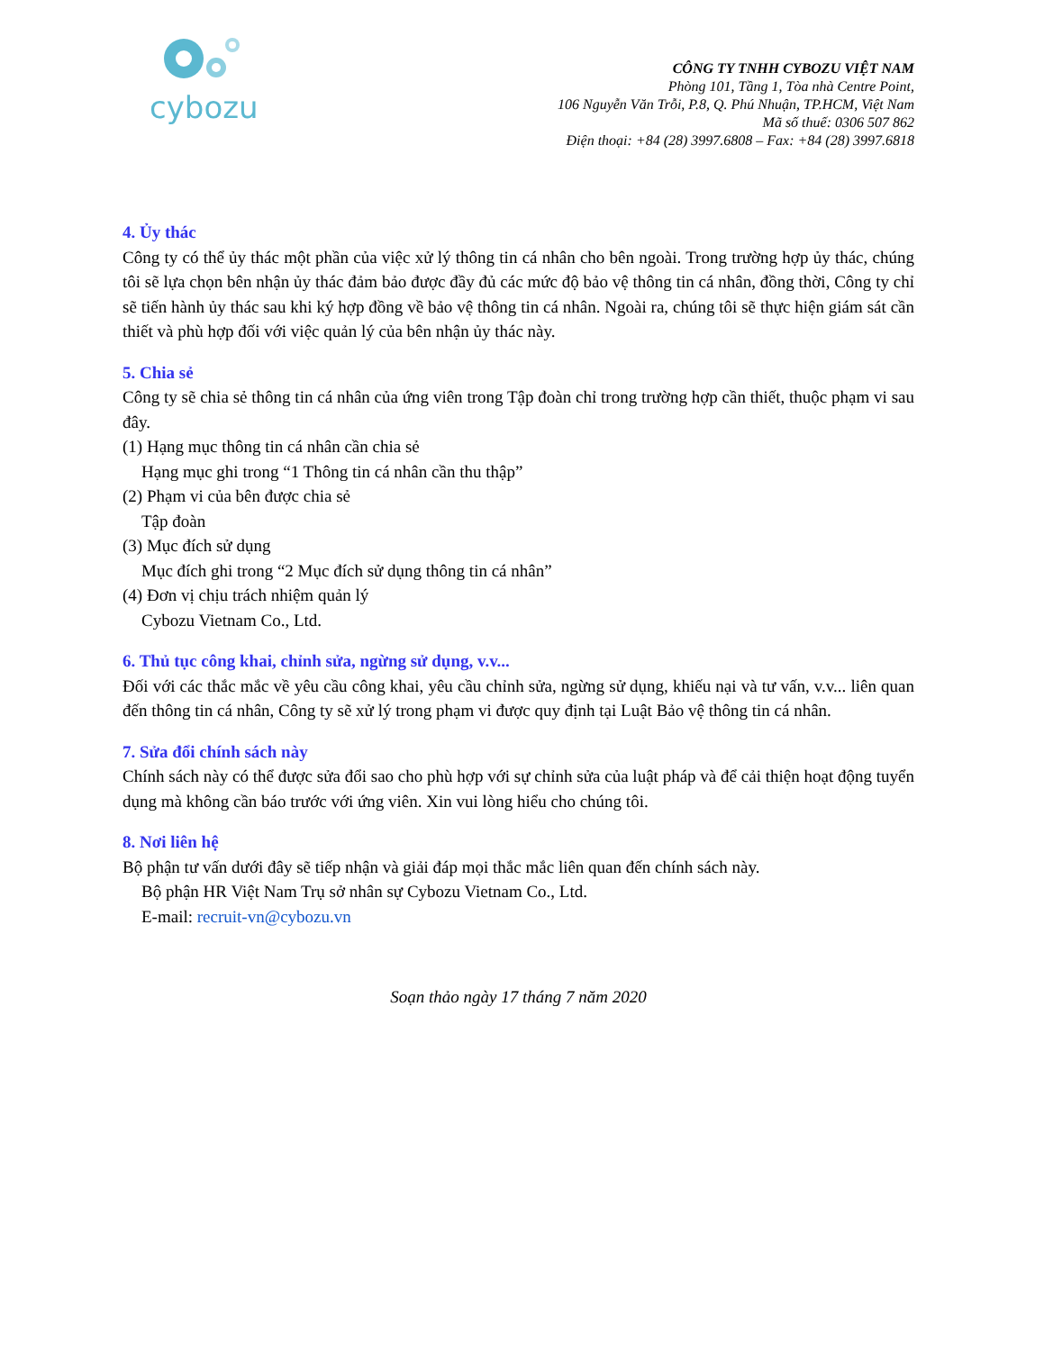cybozu
CÔNG TY TNHH CYBOZU VIỆT NAM
Phòng 101, Tầng 1, Tòa nhà Centre Point,
106 Nguyễn Văn Trỗi, P.8, Q. Phú Nhuận, TP.HCM, Việt Nam
Mã số thuế: 0306 507 862
Điện thoại: +84 (28) 3997.6808 – Fax: +84 (28) 3997.6818
4. Ủy thác
Công ty có thể ủy thác một phần của việc xử lý thông tin cá nhân cho bên ngoài. Trong trường hợp ủy thác, chúng tôi sẽ lựa chọn bên nhận ủy thác đảm bảo được đầy đủ các mức độ bảo vệ thông tin cá nhân, đồng thời, Công ty chỉ sẽ tiến hành ủy thác sau khi ký hợp đồng về bảo vệ thông tin cá nhân. Ngoài ra, chúng tôi sẽ thực hiện giám sát cần thiết và phù hợp đối với việc quản lý của bên nhận ủy thác này.
5. Chia sẻ
Công ty sẽ chia sẻ thông tin cá nhân của ứng viên trong Tập đoàn chỉ trong trường hợp cần thiết, thuộc phạm vi sau đây.
(1) Hạng mục thông tin cá nhân cần chia sẻ
Hạng mục ghi trong “1 Thông tin cá nhân cần thu thập”
(2) Phạm vi của bên được chia sẻ
Tập đoàn
(3) Mục đích sử dụng
Mục đích ghi trong “2 Mục đích sử dụng thông tin cá nhân”
(4) Đơn vị chịu trách nhiệm quản lý
Cybozu Vietnam Co., Ltd.
6. Thủ tục công khai, chỉnh sửa, ngừng sử dụng, v.v...
Đối với các thắc mắc về yêu cầu công khai, yêu cầu chỉnh sửa, ngừng sử dụng, khiếu nại và tư vấn, v.v... liên quan đến thông tin cá nhân, Công ty sẽ xử lý trong phạm vi được quy định tại Luật Bảo vệ thông tin cá nhân.
7. Sửa đổi chính sách này
Chính sách này có thể được sửa đổi sao cho phù hợp với sự chỉnh sửa của luật pháp và để cải thiện hoạt động tuyển dụng mà không cần báo trước với ứng viên. Xin vui lòng hiểu cho chúng tôi.
8. Nơi liên hệ
Bộ phận tư vấn dưới đây sẽ tiếp nhận và giải đáp mọi thắc mắc liên quan đến chính sách này.
Bộ phận HR Việt Nam Trụ sở nhân sự Cybozu Vietnam Co., Ltd.
E-mail: recruit-vn@cybozu.vn
Soạn thảo ngày 17 tháng 7 năm 2020